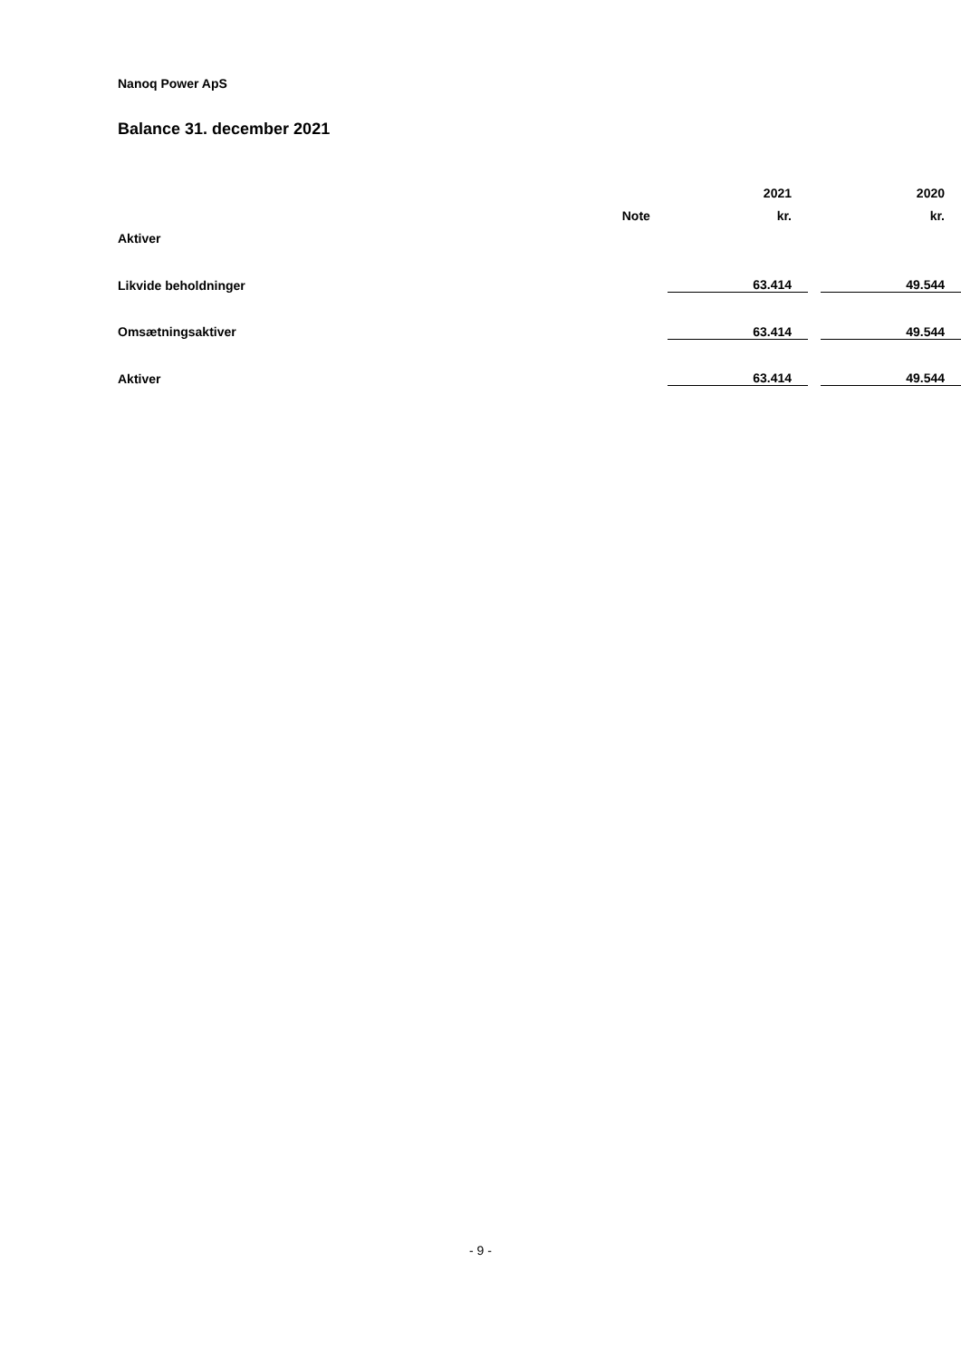Nanoq Power ApS
Balance 31. december 2021
| | | 2021 | | 2020 |
| | Note | kr. | | kr. |
| Aktiver | | | | |
| Likvide beholdninger | | 63.414 | | 49.544 |
| Omsætningsaktiver | | 63.414 | | 49.544 |
| Aktiver | | 63.414 | | 49.544 |
- 9 -